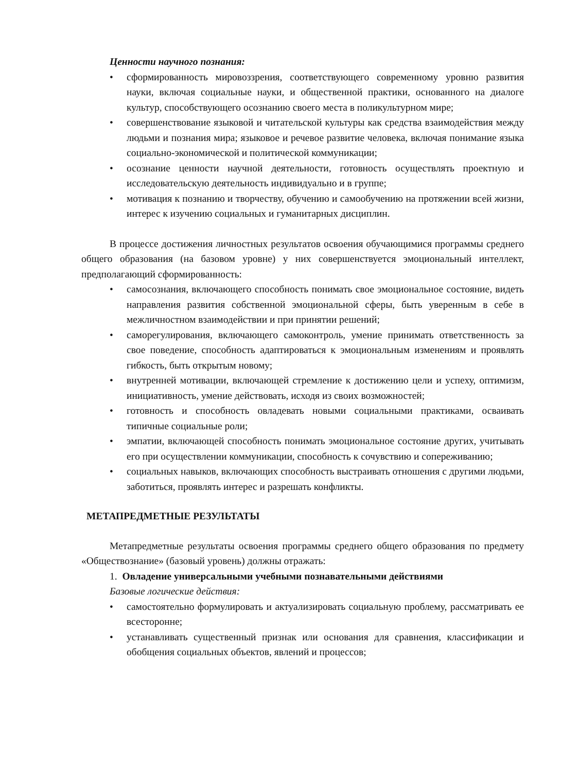Ценности научного познания:
• сформированность мировоззрения, соответствующего современному уровню развития науки, включая социальные науки, и общественной практики, основанного на диалоге культур, способствующего осознанию своего места в поликультурном мире;
• совершенствование языковой и читательской культуры как средства взаимодействия между людьми и познания мира; языковое и речевое развитие человека, включая понимание языка социально-экономической и политической коммуникации;
• осознание ценности научной деятельности, готовность осуществлять проектную и исследовательскую деятельность индивидуально и в группе;
• мотивация к познанию и творчеству, обучению и самообучению на протяжении всей жизни, интерес к изучению социальных и гуманитарных дисциплин.
В процессе достижения личностных результатов освоения обучающимися программы среднего общего образования (на базовом уровне) у них совершенствуется эмоциональный интеллект, предполагающий сформированность:
• самосознания, включающего способность понимать свое эмоциональное состояние, видеть направления развития собственной эмоциональной сферы, быть уверенным в себе в межличностном взаимодействии и при принятии решений;
• саморегулирования, включающего самоконтроль, умение принимать ответственность за свое поведение, способность адаптироваться к эмоциональным изменениям и проявлять гибкость, быть открытым новому;
• внутренней мотивации, включающей стремление к достижению цели и успеху, оптимизм, инициативность, умение действовать, исходя из своих возможностей;
• готовность и способность овладевать новыми социальными практиками, осваивать типичные социальные роли;
• эмпатии, включающей способность понимать эмоциональное состояние других, учитывать его при осуществлении коммуникации, способность к сочувствию и сопереживанию;
• социальных навыков, включающих способность выстраивать отношения с другими людьми, заботиться, проявлять интерес и разрешать конфликты.
МЕТАПРЕДМЕТНЫЕ РЕЗУЛЬТАТЫ
Метапредметные результаты освоения программы среднего общего образования по предмету «Обществознание» (базовый уровень) должны отражать:
1. Овладение универсальными учебными познавательными действиями
Базовые логические действия:
• самостоятельно формулировать и актуализировать социальную проблему, рассматривать ее всесторонне;
• устанавливать существенный признак или основания для сравнения, классификации и обобщения социальных объектов, явлений и процессов;